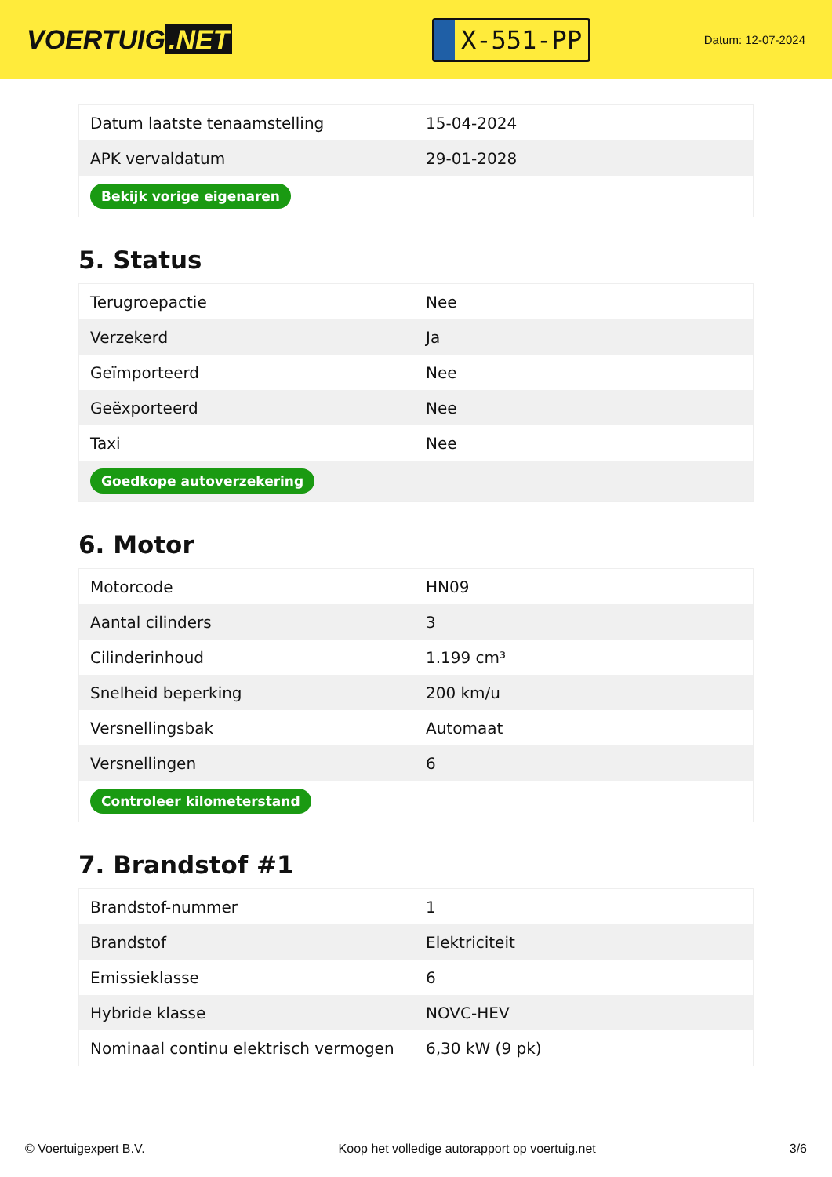VOERTUIG.NET
X-551-PP
Datum: 12-07-2024
| Datum laatste tenaamstelling | 15-04-2024 |
| APK vervaldatum | 29-01-2028 |
| Bekijk vorige eigenaren | |
5. Status
| Terugroepactie | Nee |
| Verzekerd | Ja |
| Geïmporteerd | Nee |
| Geëxporteerd | Nee |
| Taxi | Nee |
| Goedkope autoverzekering | |
6. Motor
| Motorcode | HN09 |
| Aantal cilinders | 3 |
| Cilinderinhoud | 1.199 cm³ |
| Snelheid beperking | 200 km/u |
| Versnellingsbak | Automaat |
| Versnellingen | 6 |
| Controleer kilometerstand | |
7. Brandstof #1
| Brandstof-nummer | 1 |
| Brandstof | Elektriciteit |
| Emissieklasse | 6 |
| Hybride klasse | NOVC-HEV |
| Nominaal continu elektrisch vermogen | 6,30 kW (9 pk) |
© Voertuigexpert B.V. Koop het volledige autorapport op voertuig.net 3/6